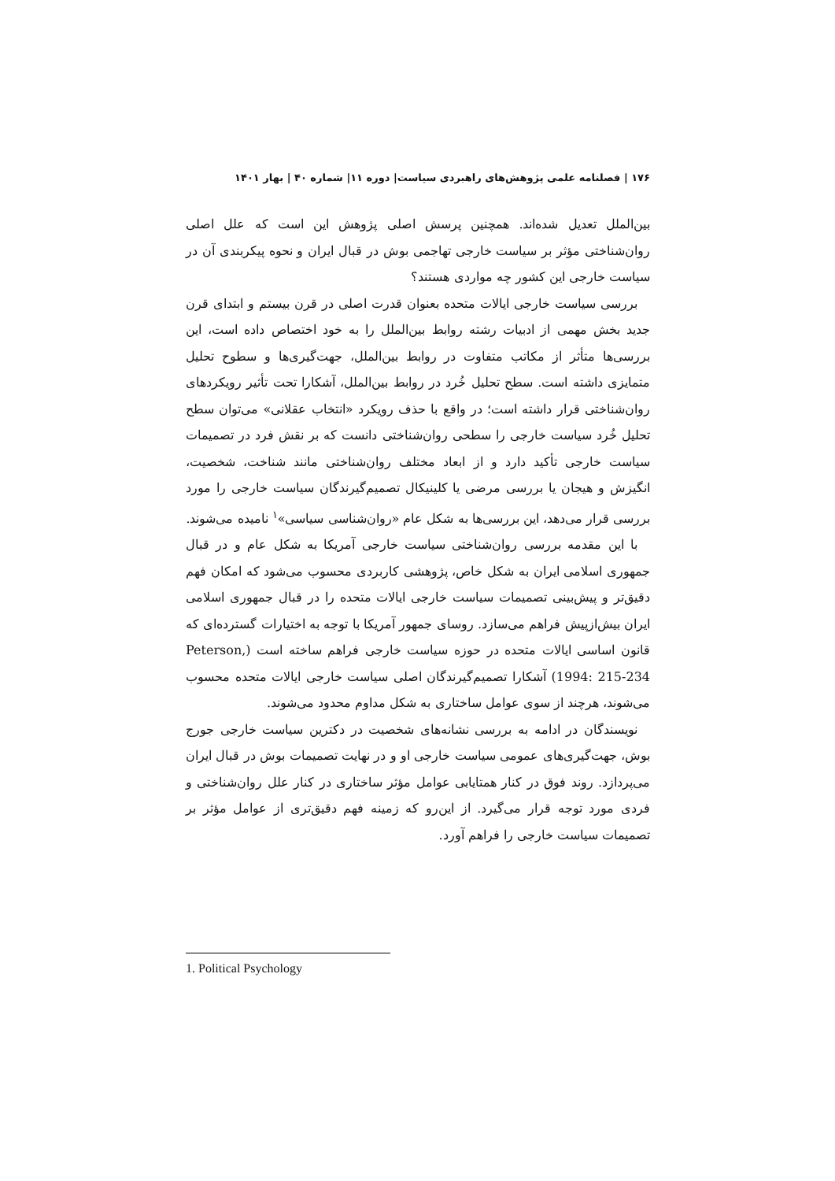۱۷۶ | فصلنامه علمی پژوهش‌های راهبردی سیاست| دوره ۱۱| شماره ۴۰ | بهار ۱۴۰۱
بین‌الملل تعدیل شده‌اند. همچنین پرسش اصلی پژوهش این است که علل اصلی روان‌شناختی مؤثر بر سیاست خارجی تهاجمی بوش در قبال ایران و نحوه پیکربندی آن در سیاست خارجی این کشور چه مواردی هستند؟
بررسی سیاست خارجی ایالات متحده بعنوان قدرت اصلی در قرن بیستم و ابتدای قرن جدید بخش مهمی از ادبیات رشته روابط بین‌الملل را به خود اختصاص داده است، این بررسی‌ها متأثر از مکاتب متفاوت در روابط بین‌الملل، جهت‌گیری‌ها و سطوح تحلیل متمایزی داشته است. سطح تحلیل خُرد در روابط بین‌الملل، آشکارا تحت تأثیر رویکردهای روان‌شناختی قرار داشته است؛ در واقع با حذف رویکرد «انتخاب عقلانی» می‌توان سطح تحلیل خُرد سیاست خارجی را سطحی روان‌شناختی دانست که بر نقش فرد در تصمیمات سیاست خارجی تأکید دارد و از ابعاد مختلف روان‌شناختی مانند شناخت، شخصیت، انگیزش و هیجان یا بررسی مرضی یا کلینیکال تصمیم‌گیرندگان سیاست خارجی را مورد بررسی قرار می‌دهد، این بررسی‌ها به شکل عام «روان‌شناسی سیاسی»<sup>۱</sup> نامیده می‌شوند.
با این مقدمه بررسی روان‌شناختی سیاست خارجی آمریکا به شکل عام و در قبال جمهوری اسلامی ایران به شکل خاص، پژوهشی کاربردی محسوب می‌شود که امکان فهم دقیق‌تر و پیش‌بینی تصمیمات سیاست خارجی ایالات متحده را در قبال جمهوری اسلامی ایران بیش‌ازپیش فراهم می‌سازد. روسای جمهور آمریکا با توجه به اختیارات گسترده‌ای که قانون اساسی ایالات متحده در حوزه سیاست خارجی فراهم ساخته است (Peterson, 1994: 215-234) آشکارا تصمیم‌گیرندگان اصلی سیاست خارجی ایالات متحده محسوب می‌شوند، هرچند از سوی عوامل ساختاری به شکل مداوم محدود می‌شوند.
نویسندگان در ادامه به بررسی نشانه‌های شخصیت در دکترین سیاست خارجی جورج بوش، جهت‌گیری‌های عمومی سیاست خارجی او و در نهایت تصمیمات بوش در قبال ایران می‌پردازد. روند فوق در کنار همتایابی عوامل مؤثر ساختاری در کنار علل روان‌شناختی و فردی مورد توجه قرار می‌گیرد. از این‌رو که زمینه فهم دقیق‌تری از عوامل مؤثر بر تصمیمات سیاست خارجی را فراهم آورد.
1. Political Psychology